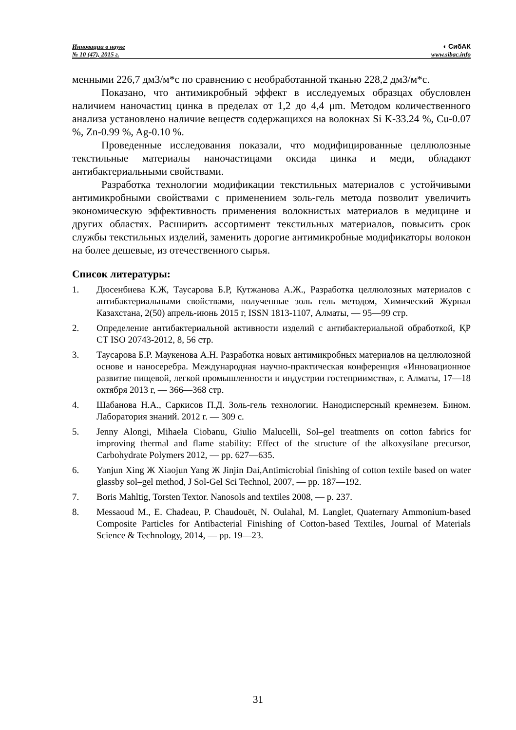Инновации в науке
№ 10 (47), 2015 г.
◖ СибАК
www.sibac.info
менными 226,7 дм3/м*с по сравнению с необработанной тканью 228,2 дм3/м*с.
Показано, что антимикробный эффект в исследуемых образцах обусловлен наличием наночастиц цинка в пределах от 1,2 до 4,4 μm. Методом количественного анализа установлено наличие веществ содержащихся на волокнах Si K-33.24 %, Cu-0.07 %, Zn-0.99 %, Ag-0.10 %.
Проведенные исследования показали, что модифицированные целлюлозные текстильные материалы наночастицами оксида цинка и меди, обладают антибактериальными свойствами.
Разработка технологии модификации текстильных материалов с устойчивыми антимикробными свойствами с применением золь-гель метода позволит увеличить экономическую эффективность применения волокнистых материалов в медицине и других областях. Расширить ассортимент текстильных материалов, повысить срок службы текстильных изделий, заменить дорогие антимикробные модификаторы волокон на более дешевые, из отечественного сырья.
Список литературы:
1. Дюсенбиева К.Ж, Таусарова Б.Р, Кутжанова А.Ж., Разработка целлюлозных материалов с антибактериальными свойствами, полученные золь гель методом, Химический Журнал Казахстана, 2(50) апрель-июнь 2015 г, ISSN 1813-1107, Алматы, — 95—99 стр.
2. Определение антибактериальной активности изделий с антибактериальной обработкой, ҚР СТ ISO 20743-2012, 8, 56 стр.
3. Таусарова Б.Р. Маукенова А.Н. Разработка новых антимикробных материалов на целлюлозной основе и наносеребра. Международная научно-практическая конференция «Инновационное развитие пищевой, легкой промышленности и индустрии гостеприимства», г. Алматы, 17—18 октября 2013 г, — 366—368 стр.
4. Шабанова Н.А., Саркисов П.Д. Золь-гель технологии. Нанодисперсный кремнезем. Бином. Лаборатория знаний. 2012 г. — 309 с.
5. Jenny Alongi, Mihaela Ciobanu, Giulio Malucelli, Sol–gel treatments on cotton fabrics for improving thermal and flame stability: Effect of the structure of the alkoxysilane precursor, Carbohydrate Polymers 2012, — pp. 627—635.
6. Yanjun Xing Ж Xiaojun Yang Ж Jinjin Dai,Antimicrobial finishing of cotton textile based on water glassby sol–gel method, J Sol-Gel Sci Technol, 2007, — pp. 187—192.
7. Boris Mahltig, Torsten Textor. Nanosols and textiles 2008, — p. 237.
8. Messaoud M., E. Chadeau, P. Chaudouët, N. Oulahal, M. Langlet, Quaternary Ammonium-based Composite Particles for Antibacterial Finishing of Cotton-based Textiles, Journal of Materials Science & Technology, 2014, — pp. 19—23.
31